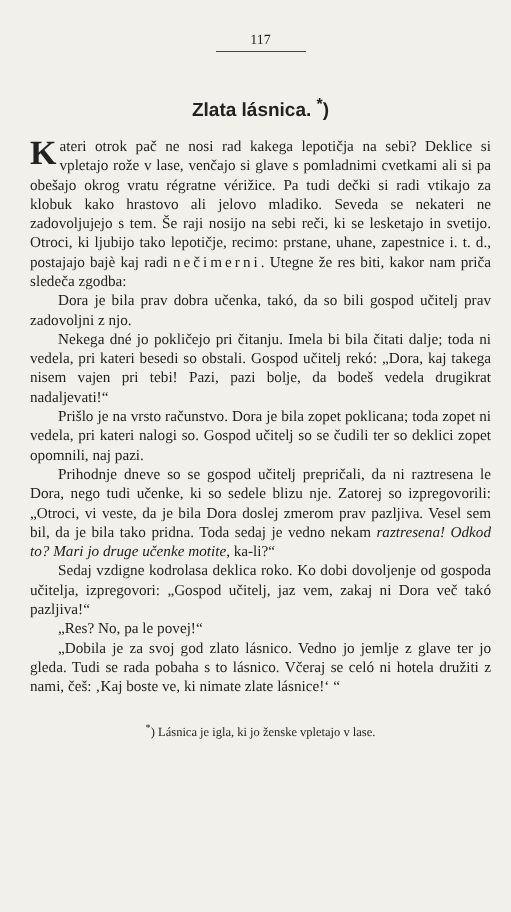117
Zlata lásnica. <sup>*</sup>)
Kateri otrok pač ne nosi rad kakega lepotičja na sebi? Deklice si vpletajo rože v lase, venčajo si glave s pomladnimi cvetkami ali si pa obešajo okrog vratu régratne vérižice. Pa tudi dečki si radi vtikajo za klobuk kako hrastovo ali jelovo mladiko. Seveda se nekateri ne zadovoljujejo s tem. Še raji nosijo na sebi reči, ki se lesketajo in svetijo. Otroci, ki ljubijo tako lepotičje, recimo: prstane, uhane, zapestnice i. t. d., postajajo bajè kaj radi nečimerni. Utegne že res biti, kakor nam priča sledeča zgodba:
Dora je bila prav dobra učenka, takó, da so bili gospod učitelj prav zadovoljni z njo.
Nekega dné jo pokličejo pri čitanju. Imela bi bila čitati dalje; toda ni vedela, pri kateri besedi so obstali. Gospod učitelj rekó: „Dora, kaj takega nisem vajen pri tebi! Pazi, pazi bolje, da bodeš vedela drugikrat nadaljevati!“
Prišlo je na vrsto računstvo. Dora je bila zopet poklicana; toda zopet ni vedela, pri kateri nalogi so. Gospod učitelj so se čudili ter so deklici zopet opomnili, naj pazi.
Prihodnje dneve so se gospod učitelj prepričali, da ni raztresena le Dora, nego tudi učenke, ki so sedele blizu nje. Zatorej so izpregovorili: „Otroci, vi veste, da je bila Dora doslej zmerom prav pazljiva. Vesel sem bil, da je bila tako pridna. Toda sedaj je vedno nekam raztresena! Odkod to? Mari jo druge učenke motite, ka-li?“
Sedaj vzdigne kodrolasa deklica roko. Ko dobi dovoljenje od gospoda učitelja, izpregovori: „Gospod učitelj, jaz vem, zakaj ni Dora več takó pazljiva!“
„Res? No, pa le povej!“
„Dobila je za svoj god zlato lásnico. Vedno jo jemlje z glave ter jo gleda. Tudi se rada pobaha s to lásnico. Včeraj se celó ni hotela družiti z nami, češ: ‚Kaj boste ve, ki nimate zlate lásnice!‘ “
<sup>*</sup>) Lásnica je igla, ki jo ženske vpletajo v lase.